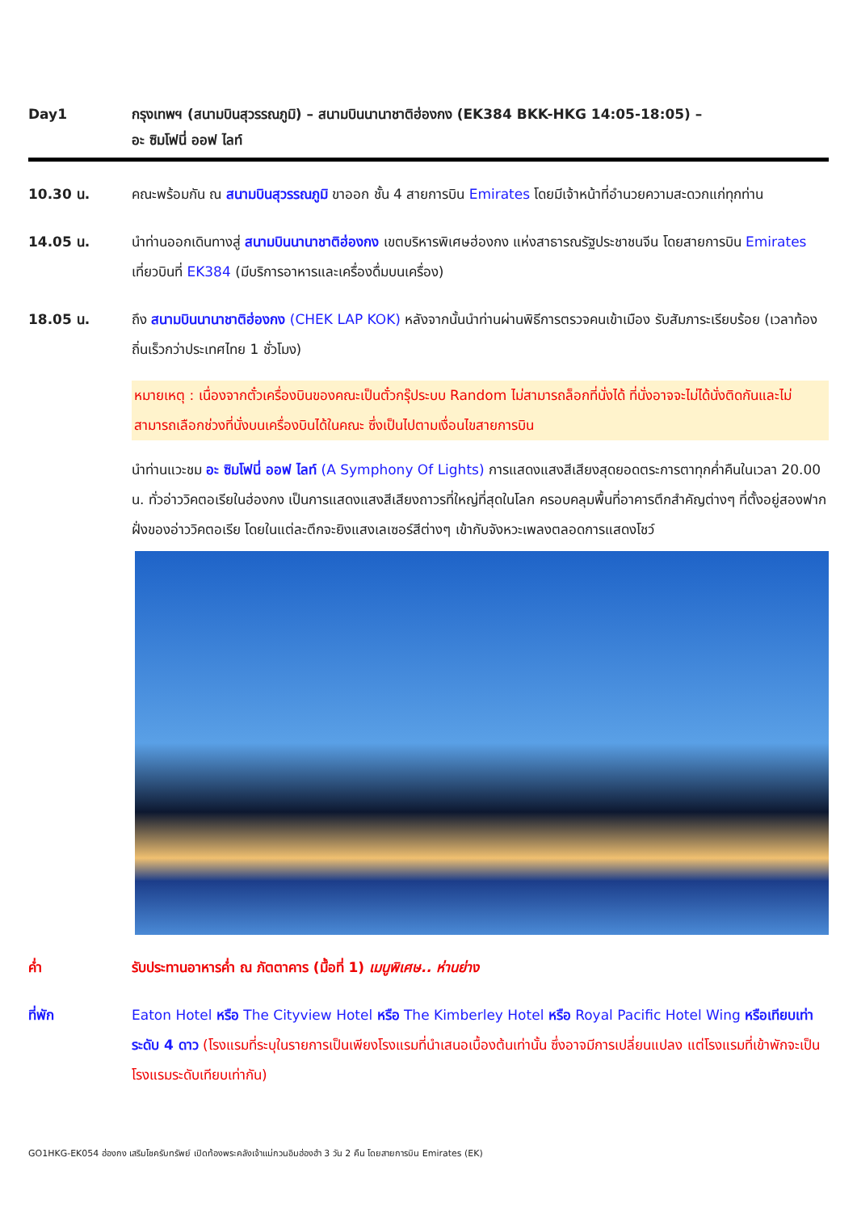Day1 กรุงเทพฯ (สนามบินสุวรรณภูมิ) – สนามบินนานาชาติฮ่องกง (EK384 BKK-HKG 14:05-18:05) –
อะ ซิมโฟนี่ ออฟ ไลท์
10.30 น. คณะพร้อมกัน ณ สนามบินสุวรรณภูมิ ขาออก ชั้น 4 สายการบิน Emirates โดยมีเจ้าหน้าที่อำนวยความสะดวกแก่ทุกท่าน
14.05 น. นำท่านออกเดินทางสู่ สนามบินนานาชาติฮ่องกง เขตบริหารพิเศษฮ่องกง แห่งสาธารณรัฐประชาชนจีน โดยสายการบิน Emirates เที่ยวบินที่ EK384 (มีบริการอาหารและเครื่องดื่มบนเครื่อง)
18.05 น. ถึง สนามบินนานาชาติฮ่องกง (CHEK LAP KOK) หลังจากนั้นนำท่านผ่านพิธีการตรวจคนเข้าเมือง รับสัมภาระเรียบร้อย (เวลาท้องถิ่นเร็วกว่าประเทศไทย 1 ชั่วโมง)
หมายเหตุ : เนื่องจากตั๋วเครื่องบินของคณะเป็นตั๋วกรุ๊ประบบ Random ไม่สามารถล็อกที่นั่งได้ ที่นั่งอาจจะไม่ได้นั่งติดกันและไม่สามารถเลือกช่วงที่นั่งบนเครื่องบินได้ในคณะ ซึ่งเป็นไปตามเงื่อนไขสายการบิน
นำท่านแวะชม อะ ซิมโฟนี่ ออฟ ไลท์ (A Symphony Of Lights) การแสดงแสงสีเสียงสุดยอดตระการตาทุกค่ำคืนในเวลา 20.00 น. ทั่วอ่าววิคตอเรียในฮ่องกง เป็นการแสดงแสงสีเสียงถาวรที่ใหญ่ที่สุดในโลก ครอบคลุมพื้นที่อาคารตึกสำคัญต่างๆ ที่ตั้งอยู่สองฟากฝั่งของอ่าววิคตอเรีย โดยในแต่ละตึกจะยิงแสงเลเซอร์สีต่างๆ เข้ากับจังหวะเพลงตลอดการแสดงโชว์
ค่ำ รับประทานอาหารค่ำ ณ ภัตตาคาร (มื้อที่ 1) เมนูพิเศษ.. ห่านย่าง
ที่พัก Eaton Hotel หรือ The Cityview Hotel หรือ The Kimberley Hotel หรือ Royal Pacific Hotel Wing หรือเทียบเท่า ระดับ 4 ดาว (โรงแรมที่ระบุในรายการเป็นเพียงโรงแรมที่นำเสนอเบื้องต้นเท่านั้น ซึ่งอาจมีการเปลี่ยนแปลง แต่โรงแรมที่เข้าพักจะเป็นโรงแรมระดับเทียบเท่ากัน)
GO1HKG-EK054 ฮ่องกง เสริมโชครับทรัพย์ เปิดท้องพระคลังเจ้าแม่กวนอิมฮ่องฮำ 3 วัน 2 คืน โดยสายการบิน Emirates (EK)